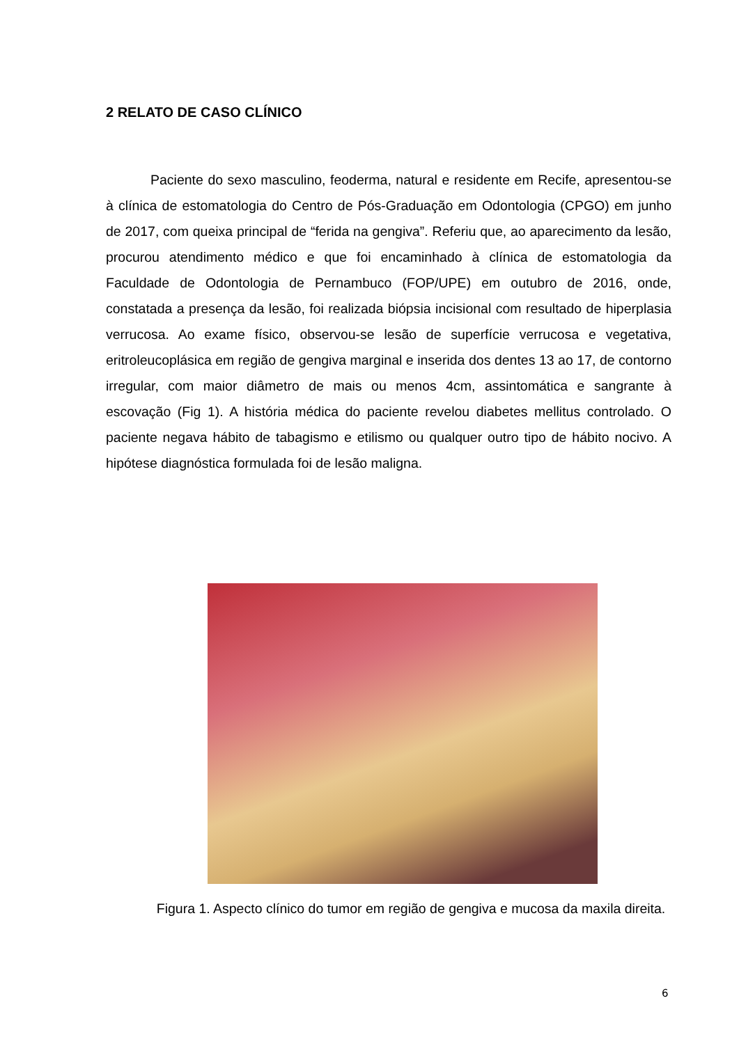2 RELATO DE CASO CLÍNICO
Paciente do sexo masculino, feoderma, natural e residente em Recife, apresentou-se à clínica de estomatologia do Centro de Pós-Graduação em Odontologia (CPGO) em junho de 2017, com queixa principal de “ferida na gengiva”. Referiu que, ao aparecimento da lesão, procurou atendimento médico e que foi encaminhado à clínica de estomatologia da Faculdade de Odontologia de Pernambuco (FOP/UPE) em outubro de 2016, onde, constatada a presença da lesão, foi realizada biópsia incisional com resultado de hiperplasia verrucosa. Ao exame físico, observou-se lesão de superfície verrucosa e vegetativa, eritroleucoplásica em região de gengiva marginal e inserida dos dentes 13 ao 17, de contorno irregular, com maior diâmetro de mais ou menos 4cm, assintomática e sangrante à escovação (Fig 1). A história médica do paciente revelou diabetes mellitus controlado. O paciente negava hábito de tabagismo e etilismo ou qualquer outro tipo de hábito nocivo. A hipótese diagnóstica formulada foi de lesão maligna.
Figura 1. Aspecto clínico do tumor em região de gengiva e mucosa da maxila direita.
6